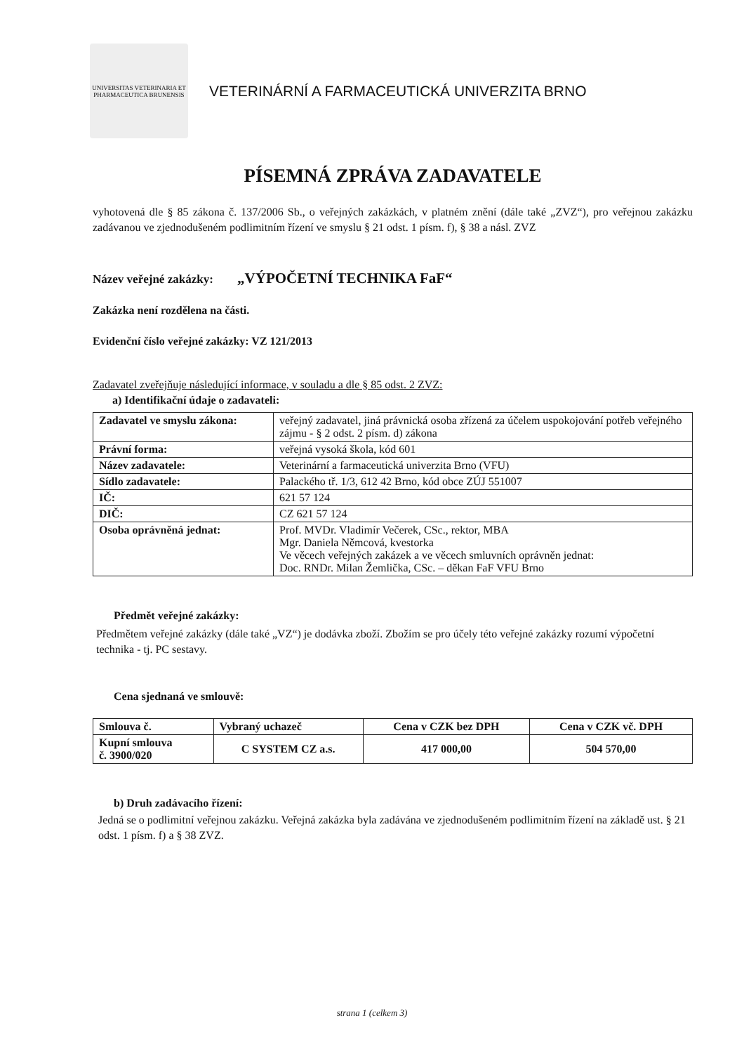UNIVERSITAS VETERINARIA ET PHARMACEUTICA BRUNENSIS
VETERINÁRNÍ A FARMACEUTICKÁ UNIVERZITA BRNO
PÍSEMNÁ ZPRÁVA ZADAVATELE
vyhotovená dle § 85 zákona č. 137/2006 Sb., o veřejných zakázkách, v platném znění (dále také „ZVZ“), pro veřejnou zakázku zadávanou ve zjednodušeném podlimitním řízení ve smyslu § 21 odst. 1 písm. f), § 38 a násl. ZVZ
Název veřejné zakázky: „VÝPOČETNÍ TECHNIKA FaF“
Zakázka není rozdělena na části.
Evidenční číslo veřejné zakázky: VZ 121/2013
Zadavatel zveřejňuje následující informace, v souladu a dle § 85 odst. 2 ZVZ:
a) Identifikační údaje o zadavateli:
| Zadavatel ve smyslu zákona: | veřejný zadavatel, jiná právnická osoba zřízená za účelem uspokojování potřeb veřejného zájmu - § 2 odst. 2 písm. d) zákona |
| Právní forma: | veřejná vysoká škola, kód 601 |
| Název zadavatele: | Veterinární a farmaceutická univerzita Brno (VFU) |
| Sídlo zadavatele: | Palackého tř. 1/3, 612 42 Brno, kód obce ZÚJ 551007 |
| IČ: | 621 57 124 |
| DIČ: | CZ 621 57 124 |
| Osoba oprávněná jednat: | Prof. MVDr. Vladimír Večerek, CSc., rektor, MBA Mgr. Daniela Němcová, kvestorka Ve věcech veřejných zakázek a ve věcech smluvních oprávněn jednat: Doc. RNDr. Milan Žemlička, CSc. – děkan FaF VFU Brno |
Předmět veřejné zakázky:
Předmětem veřejné zakázky (dále také „VZ“) je dodávka zboží. Zbožím se pro účely této veřejné zakázky rozumí výpočetní technika - tj. PC sestavy.
Cena sjednaná ve smlouvě:
| Smlouva č. | Vybraný uchazeč | Cena v CZK bez DPH | Cena v CZK vč. DPH |
| --- | --- | --- | --- |
| Kupní smlouva č. 3900/020 | C SYSTEM CZ a.s. | 417 000,00 | 504 570,00 |
b) Druh zadávacího řízení:
Jedná se o podlimitní veřejnou zakázku. Veřejná zakázka byla zadávána ve zjednodušeném podlimitním řízení na základě ust. § 21 odst. 1 písm. f) a § 38 ZVZ.
strana 1 (celkem 3)